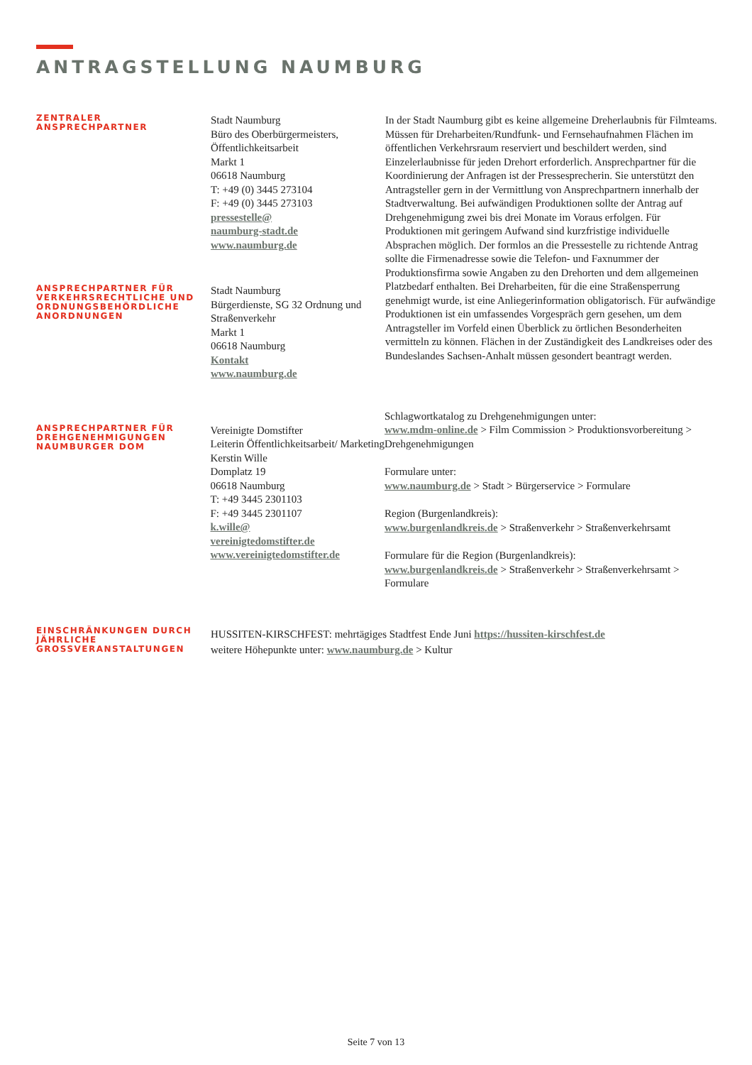ANTRAGSTELLUNG NAUMBURG
ZENTRALER
ANSPRECHPARTNER
Stadt Naumburg
Büro des Oberbürgermeisters, Öffentlichkeitsarbeit
Markt 1
06618 Naumburg
T: +49 (0) 3445 273104
F: +49 (0) 3445 273103
pressestelle@
naumburg-stadt.de
www.naumburg.de
ANSPRECHPARTNER FÜR VERKEHRSRECHTLICHE UND ORDNUNGSBEHÖRDLICHE ANORDNUNGEN
Stadt Naumburg
Bürgerdienste, SG 32 Ordnung und Straßenverkehr
Markt 1
06618 Naumburg
Kontakt
www.naumburg.de
In der Stadt Naumburg gibt es keine allgemeine Dreherlaubnis für Filmteams. Müssen für Dreharbeiten/Rundfunk- und Fernsehaufnahmen Flächen im öffentlichen Verkehrsraum reserviert und beschildert werden, sind Einzelerlaubnisse für jeden Drehort erforderlich. Ansprechpartner für die Koordinierung der Anfragen ist der Pressesprecherin. Sie unterstützt den Antragsteller gern in der Vermittlung von Ansprechpartnern innerhalb der Stadtverwaltung. Bei aufwändigen Produktionen sollte der Antrag auf Drehgenehmigung zwei bis drei Monate im Voraus erfolgen. Für Produktionen mit geringem Aufwand sind kurzfristige individuelle Absprachen möglich. Der formlos an die Pressestelle zu richtende Antrag sollte die Firmenadresse sowie die Telefon- und Faxnummer der Produktionsfirma sowie Angaben zu den Drehorten und dem allgemeinen Platzbedarf enthalten. Bei Dreharbeiten, für die eine Straßensperrung genehmigt wurde, ist eine Anliegerinformation obligatorisch. Für aufwändige Produktionen ist ein umfassendes Vorgespräch gern gesehen, um dem Antragsteller im Vorfeld einen Überblick zu örtlichen Besonderheiten vermitteln zu können. Flächen in der Zuständigkeit des Landkreises oder des Bundeslandes Sachsen-Anhalt müssen gesondert beantragt werden.
ANSPRECHPARTNER FÜR DREHGENEHMIGUNGEN NAUMBURGER DOM
Vereinigte Domstifter
Leiterin Öffentlichkeitsarbeit/ Marketing
Kerstin Wille
Domplatz 19
06618 Naumburg
T: +49 3445 2301103
F: +49 3445 2301107
k.wille@
vereinigtedomstifter.de
www.vereinigtedomstifter.de
Schlagwortkatalog zu Drehgenehmigungen unter:
www.mdm-online.de > Film Commission > Produktionsvorbereitung > Drehgenehmigungen
Formulare unter:
www.naumburg.de > Stadt > Bürgerservice > Formulare
Region (Burgenlandkreis):
www.burgenlandkreis.de > Straßenverkehr > Straßenverkehrsamt
Formulare für die Region (Burgenlandkreis):
www.burgenlandkreis.de > Straßenverkehr > Straßenverkehrsamt > Formulare
EINSCHRÄNKUNGEN DURCH JÄHRLICHE GROSSVERANSTALTUNGEN
HUSSITEN-KIRSCHFEST: mehrtägiges Stadtfest Ende Juni https://hussiten-kirschfest.de
weitere Höhepunkte unter: www.naumburg.de > Kultur
Seite 7 von 13